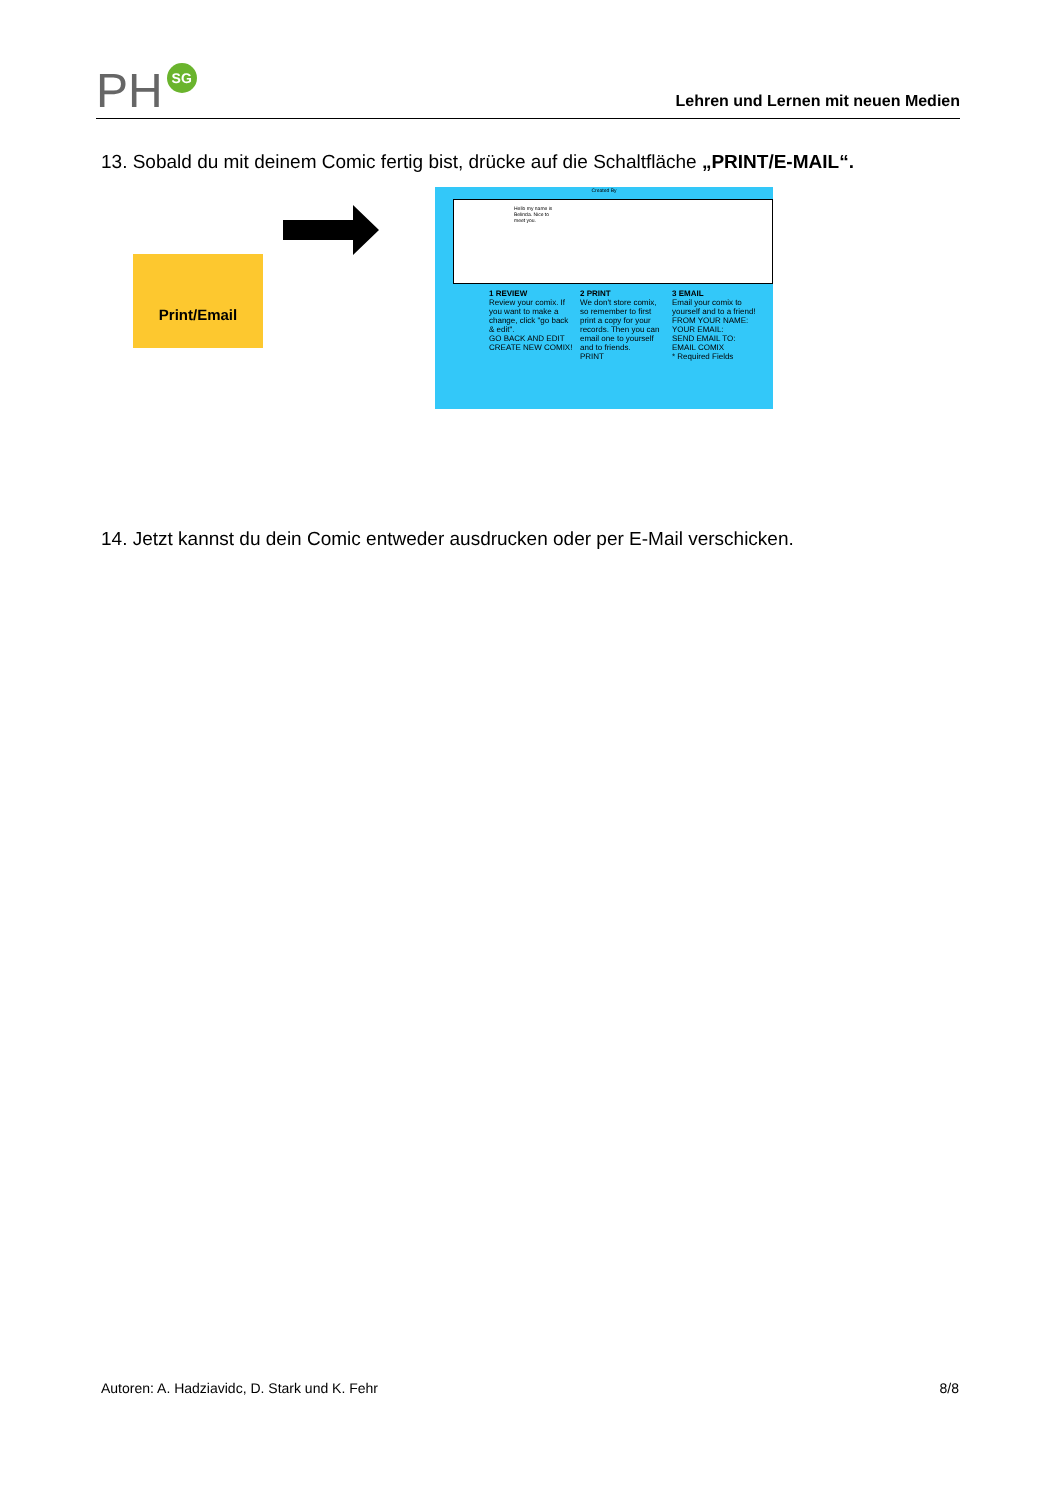PH SG
Lehren und Lernen mit neuen Medien
13. Sobald du mit deinem Comic fertig bist, drücke auf die Schaltfläche „PRINT/E-MAIL“.
Print/Email
Created By
Hello my name is Belinda. Nice to meet you.
1 REVIEW
Review your comix. If you want to make a change, click "go back & edit".
GO BACK AND EDIT
CREATE NEW COMIX!
2 PRINT
We don't store comix, so remember to first print a copy for your records. Then you can email one to yourself and to friends.
PRINT
3 EMAIL
Email your comix to yourself and to a friend!
FROM YOUR NAME:
YOUR EMAIL:
SEND EMAIL TO:
EMAIL COMIX
* Required Fields
14. Jetzt kannst du dein Comic entweder ausdrucken oder per E-Mail verschicken.
Autoren: A. Hadziavidc, D. Stark und K. Fehr 8/8